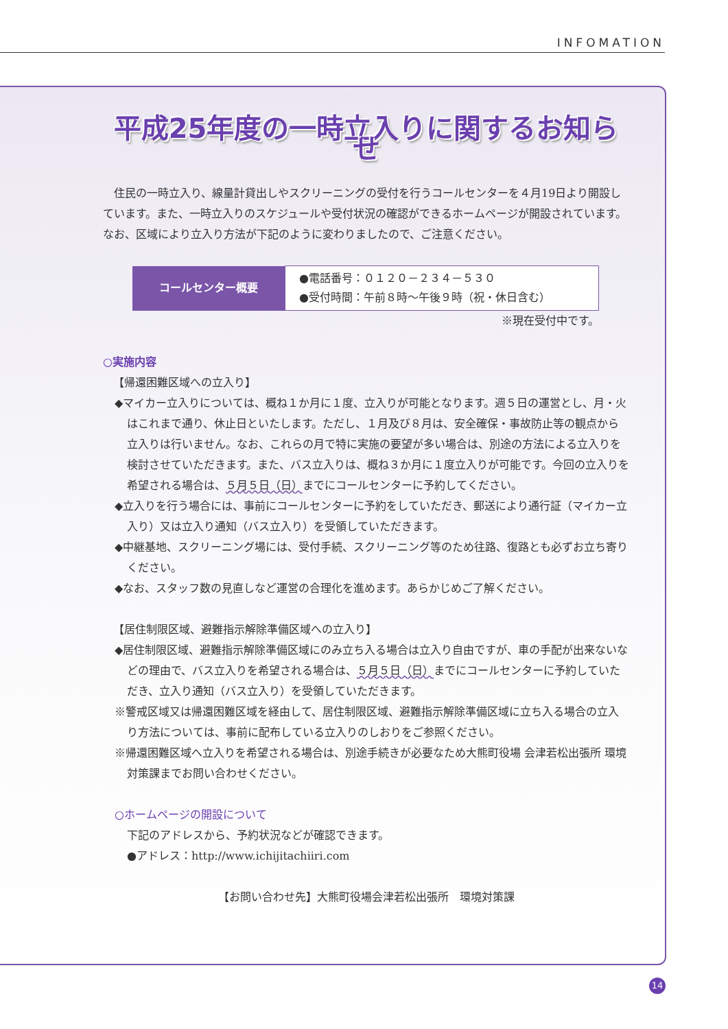INFOMATION
平成25年度の一時立入りに関するお知らせ
住民の一時立入り、線量計貸出しやスクリーニングの受付を行うコールセンターを４月19日より開設しています。また、一時立入りのスケジュールや受付状況の確認ができるホームページが開設されています。なお、区域により立入り方法が下記のように変わりましたので、ご注意ください。
| コールセンター概要 | ●電話番号：０１２０－２３４－５３０ ●受付時間：午前８時～午後９時（祝・休日含む） |
※現在受付中です。
○実施内容
【帰還困難区域への立入り】
◆マイカー立入りについては、概ね１か月に１度、立入りが可能となります。週５日の運営とし、月・火はこれまで通り、休止日といたします。ただし、１月及び８月は、安全確保・事故防止等の観点から立入りは行いません。なお、これらの月で特に実施の要望が多い場合は、別途の方法による立入りを検討させていただきます。また、バス立入りは、概ね３か月に１度立入りが可能です。今回の立入りを希望される場合は、５月５日（日）までにコールセンターに予約してください。
◆立入りを行う場合には、事前にコールセンターに予約をしていただき、郵送により通行証（マイカー立入り）又は立入り通知（バス立入り）を受領していただきます。
◆中継基地、スクリーニング場には、受付手続、スクリーニング等のため往路、復路とも必ずお立ち寄りください。
◆なお、スタッフ数の見直しなど運営の合理化を進めます。あらかじめご了解ください。
【居住制限区域、避難指示解除準備区域への立入り】
◆居住制限区域、避難指示解除準備区域にのみ立ち入る場合は立入り自由ですが、車の手配が出来ないなどの理由で、バス立入りを希望される場合は、５月５日（日）までにコールセンターに予約していただき、立入り通知（バス立入り）を受領していただきます。
※警戒区域又は帰還困難区域を経由して、居住制限区域、避難指示解除準備区域に立ち入る場合の立入り方法については、事前に配布している立入りのしおりをご参照ください。
※帰還困難区域へ立入りを希望される場合は、別途手続きが必要なため大熊町役場 会津若松出張所 環境対策課までお問い合わせください。
○ホームページの開設について
下記のアドレスから、予約状況などが確認できます。
●アドレス：http://www.ichijitachiiri.com
【お問い合わせ先】大熊町役場会津若松出張所　環境対策課
14